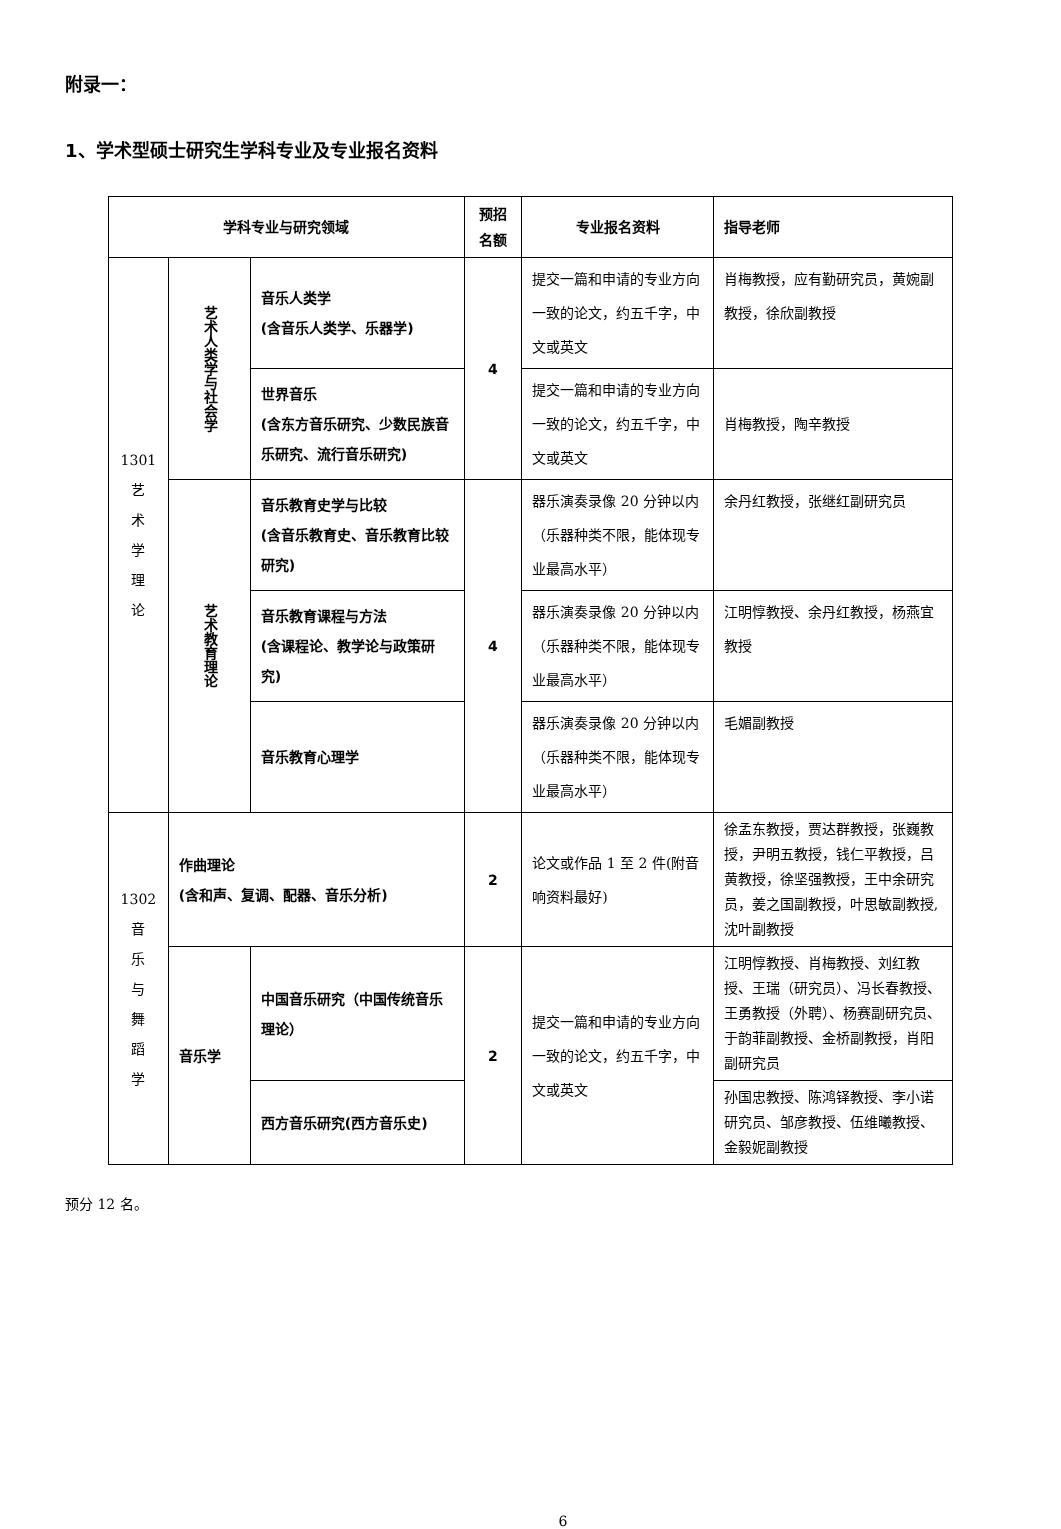附录一：
1、学术型硕士研究生学科专业及专业报名资料
| 学科专业与研究领域 | | | 预招 名额 | 专业报名资料 | 指导老师 |
| --- | --- | --- | --- | --- | --- |
| 1301 艺 术 学 理 论 | 艺术人类学与社会学 | 音乐人类学 (含音乐人类学、乐器学) | 4 | 提交一篇和申请的专业方向一致的论文，约五千字，中文或英文 | 肖梅教授，应有勤研究员，黄婉副教授，徐欣副教授 |
| | | 世界音乐 (含东方音乐研究、少数民族音乐研究、流行音乐研究) | | 提交一篇和申请的专业方向一致的论文，约五千字，中文或英文 | 肖梅教授，陶辛教授 |
| | 艺术教育理论 | 音乐教育史学与比较 (含音乐教育史、音乐教育比较研究) | 4 | 器乐演奏录像 20 分钟以内（乐器种类不限，能体现专业最高水平） | 余丹红教授，张继红副研究员 |
| | | 音乐教育课程与方法 (含课程论、教学论与政策研究) | | 器乐演奏录像 20 分钟以内（乐器种类不限，能体现专业最高水平） | 江明惇教授、余丹红教授，杨燕宜教授 |
| | | 音乐教育心理学 | | 器乐演奏录像 20 分钟以内（乐器种类不限，能体现专业最高水平） | 毛媚副教授 |
| 1302 音 乐 与 舞 蹈 学 | 作曲理论 (含和声、复调、配器、音乐分析) | | 2 | 论文或作品 1 至 2 件(附音响资料最好) | 徐孟东教授，贾达群教授，张巍教授，尹明五教授，钱仁平教授，吕黄教授，徐坚强教授，王中余研究员，姜之国副教授，叶思敏副教授,沈叶副教授 |
| | 音乐学 | 中国音乐研究（中国传统音乐理论） | 2 | 提交一篇和申请的专业方向一致的论文，约五千字，中文或英文 | 江明惇教授、肖梅教授、刘红教授、王瑞（研究员）、冯长春教授、王勇教授（外聘）、杨赛副研究员、于韵菲副教授、金桥副教授，肖阳副研究员 |
| | | 西方音乐研究(西方音乐史) | | | 孙国忠教授、陈鸿铎教授、李小诺研究员、邹彦教授、伍维曦教授、金毅妮副教授 |
预分 12 名。
6